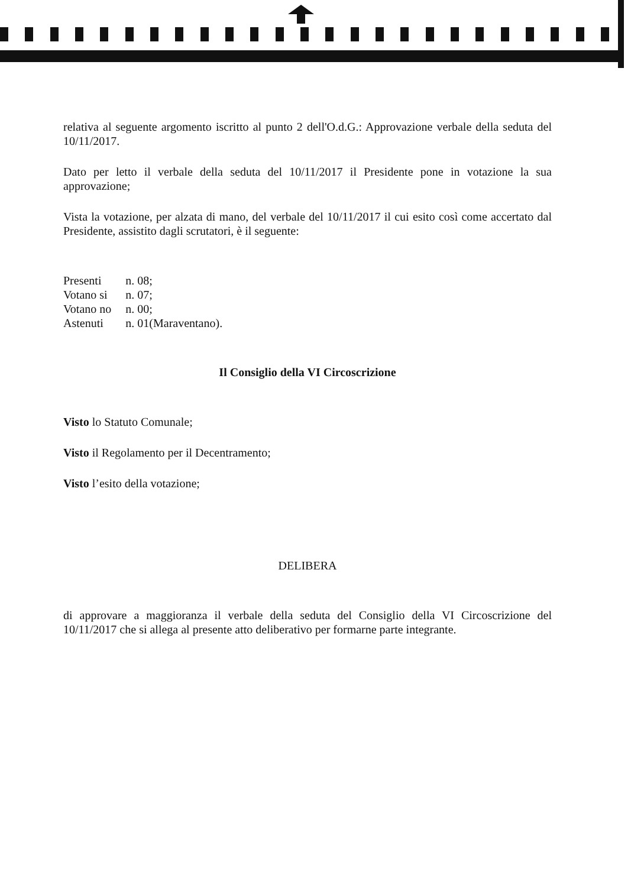relativa al seguente argomento iscritto al punto 2 dell'O.d.G.: Approvazione verbale della seduta del 10/11/2017.
Dato per letto il verbale della seduta del 10/11/2017 il Presidente pone in votazione la sua approvazione;
Vista la votazione, per alzata di mano, del verbale del 10/11/2017 il cui esito così come accertato dal Presidente, assistito dagli scrutatori, è il seguente:
| Presenti | n. 08; |
| Votano si | n. 07; |
| Votano no | n. 00; |
| Astenuti | n. 01(Maraventano). |
Il Consiglio della VI Circoscrizione
Visto lo Statuto Comunale;
Visto il Regolamento per il Decentramento;
Visto l’esito della votazione;
DELIBERA
di approvare a maggioranza il verbale della seduta del Consiglio della VI Circoscrizione del 10/11/2017 che si allega al presente atto deliberativo per formarne parte integrante.